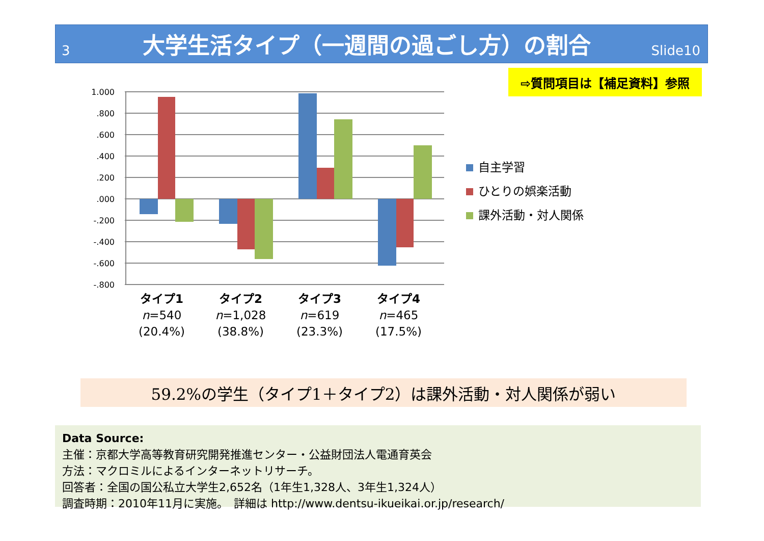3
大学生活タイプ（一週間の過ごし方）の割合
Slide10
⇨質問項目は【補足資料】参照
1.000
.800
.600
.400
.200
.000
-.200
-.400
-.600
-.800
自主学習
ひとりの娯楽活動
課外活動・対人関係
タイプ1
n=540
(20.4%)
タイプ2
n=1,028
(38.8%)
タイプ3
n=619
(23.3%)
タイプ4
n=465
(17.5%)
59.2%の学生（タイプ1＋タイプ2）は課外活動・対人関係が弱い
Data Source:
主催：京都大学高等教育研究開発推進センター・公益財団法人電通育英会
方法：マクロミルによるインターネットリサーチ。
回答者：全国の国公私立大学生2,652名（1年生1,328人、3年生1,324人）
調査時期：2010年11月に実施。　詳細は http://www.dentsu-ikueikai.or.jp/research/